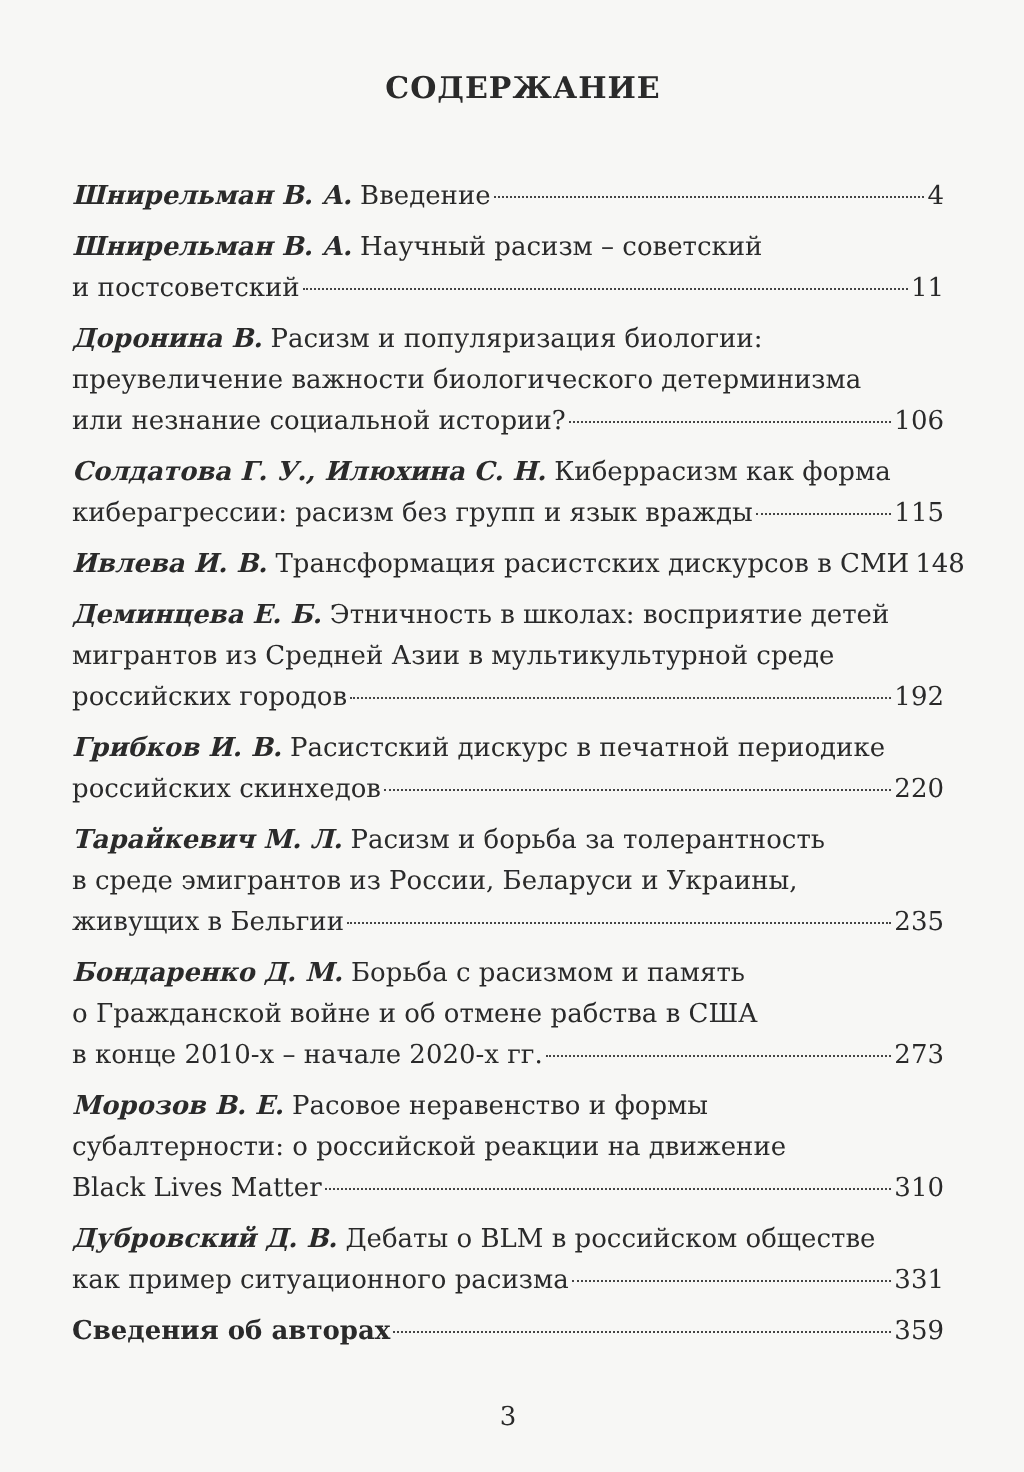СОДЕРЖАНИЕ
Шнирельман В. А. Введение 4
Шнирельман В. А. Научный расизм – советский
и постсоветский 11
Доронина В. Расизм и популяризация биологии:
преувеличение важности биологического детерминизма
или незнание социальной истории? 106
Солдатова Г. У., Илюхина С. Н. Киберрасизм как форма
киберагрессии: расизм без групп и язык вражды 115
Ивлева И. В. Трансформация расистских дискурсов в СМИ 148
Деминцева Е. Б. Этничность в школах: восприятие детей
мигрантов из Средней Азии в мультикультурной среде
российских городов 192
Грибков И. В. Расистский дискурс в печатной периодике
российских скинхедов 220
Тарайкевич М. Л. Расизм и борьба за толерантность
в среде эмигрантов из России, Беларуси и Украины,
живущих в Бельгии 235
Бондаренко Д. М. Борьба с расизмом и память
о Гражданской войне и об отмене рабства в США
в конце 2010-х – начале 2020-х гг. 273
Морозов В. Е. Расовое неравенство и формы
субалтерности: о российской реакции на движение
Black Lives Matter 310
Дубровский Д. В. Дебаты о BLM в российском обществе
как пример ситуационного расизма 331
Сведения об авторах 359
3